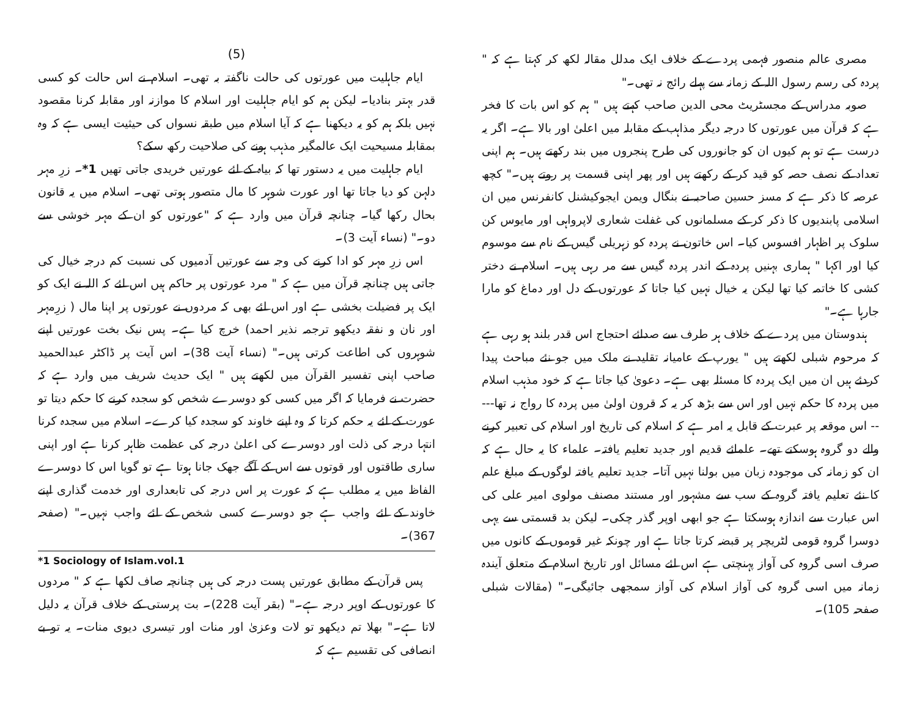مصری عالم منصور فہمی پردے کے خلاف ایک مدلل مقالہ لکھ کر کہتا ہے کہ " پردہ کی رسم رسول اللہ کے زمانہ سے پہلے رائج نہ تھی۔"
صوبہ مدراس کے مجسٹریٹ محی الدین صاحب کہتے ہیں " ہم کو اس بات کا فخر ہے کہ قرآن میں عورتوں کا درجہ دیگر مذاہب کے مقابلہ میں اعلیٰ اور بالا ہے۔ اگر یہ درست ہے تو ہم کیوں ان کو جانوروں کی طرح پنجروں میں بند رکھتے ہیں۔ ہم اپنی تعداد کے نصف حصہ کو قید کر کے رکھتے ہیں اور پھر اپنی قسمت پر روتے ہیں۔" کچھ عرصہ کا ذکر ہے کہ مسز حسین صاحبہ نے بنگال ویمن ایجوکیشنل کانفرنس میں ان اسلامی پابندیوں کا ذکر کر کے مسلمانوں کی غفلت شعاری لاپرواہی اور مایوس کن سلوک پر اظہار افسوس کیا۔ اس خاتون نے پردہ کو زہریلی گیس کے نام سے موسوم کیا اور اکہا " ہماری بہنیں پردہ کے اندر پردہ گیس سے مر رہی ہیں۔ اسلام نے دختر کشی کا خاتمہ کیا تھا لیکن یہ خیال نہیں کیا جاتا کہ عورتوں کے دل اور دماغ کو مارا جارہا ہے۔"
ہندوستان میں پردے کے خلاف ہر طرف سے صدائے احتجاج اس قدر بلند ہو رہی ہے کہ مرحوم شبلی لکھتے ہیں " یورپ کے عامیانہ تقلید نے ملک میں جو نئے مباحث پیدا کردئے ہیں ان میں ایک پردہ کا مسئلہ بھی ہے۔ دعویٰ کیا جاتا ہے کہ خود مذہب اسلام میں پردہ کا حکم نہیں اور اس سے بڑھ کر یہ کہ قرون اولیٰ میں پردہ کا رواج نہ تھا----- اس موقعہ پر عبرت کے قابل یہ امر ہے کہ اسلام کی تاریخ اور اسلام کی تعبیر کرنے والے دو گروہ ہوسکتے تھے۔ علمائے قدیم اور جدید تعلیم یافتہ۔ علماء کا یہ حال ہے کہ ان کو زمانہ کی موجودہ زبان میں بولنا نہیں آتا۔ جدید تعلیم یافتہ لوگوں کے مبلغ علم کا نئے تعلیم یافتہ گروہ کے سب سے مشہور اور مستند مصنف مولوی امیر علی کی اس عبارت سے اندازہ ہوسکتا ہے جو ابھی اوپر گذر چکی۔ لیکن بد قسمتی سے یہی دوسرا گروہ قومی لٹریچر پر قبضہ کرتا جاتا ہے اور چونکہ غیر قوموں کے کانوں میں صرف اسی گروہ کی آواز پہنچتی ہے اس لئے مسائل اور تاریخ اسلام کے متعلق آیندہ زمانہ میں اسی گروہ کی آواز اسلام کی آواز سمجھی جائیگی۔" (مقالات شبلی صفحہ 105)۔
(5)
ایام جاہلیت میں عورتوں کی حالت ناگفتہ بہ تھی۔ اسلام نے اس حالت کو کسی قدر بہتر بنادیا۔ لیکن ہم کو ایام جاہلیت اور اسلام کا موازنہ اور مقابلہ کرنا مقصود نہیں بلکہ ہم کو یہ دیکھنا ہے کہ آیا اسلام میں طبقہ نسواں کی حیثیت ایسی ہے کہ وہ بمقابلہ مسیحیت ایک عالمگیر مذہب ہونے کی صلاحیت رکھ سکے؟
ایام جاہلیت میں یہ دستور تھا کہ بیاہ کے لئے عورتیں خریدی جاتی تھیں 1*۔ زرِ مہر دلہن کو دیا جاتا تھا اور عورت شوہر کا مال متصور ہوتی تھی۔ اسلام میں یہ قانون بحال رکھا گیا۔ چنانچہ قرآن میں وارد ہے کہ "عورتوں کو ان کے مہر خوشی سے دو۔" (نساء آیت 3)۔
اس زرِ مہر کو ادا کرنے کی وجہ سے عورتیں آدمیوں کی نسبت کم درجہ خیال کی جاتی ہیں چنانچہ قرآن میں ہے کہ " مرد عورتوں پر حاکم ہیں اس لئے کہ اللہ نے ایک کو ایک پر فضیلت بخشی ہے اور اس لئے بھی کہ مردوں نے عورتوں پر اپنا مال ( زرِمہر اور نان و نفقہ دیکھو ترجمہ نذیر احمد) خرچ کیا ہے۔ پس نیک بخت عورتیں اپنے شوہروں کی اطاعت کرتی ہیں۔" (نساء آیت 38)۔ اس آیت پر ڈاکٹر عبدالحمید صاحب اپنی تفسیر القرآن میں لکھتے ہیں " ایک حدیث شریف میں وارد ہے کہ حضرت نے فرمایا کہ اگر میں کسی کو دوسرے شخص کو سجدہ کرنے کا حکم دیتا تو عورت کے لئے یہ حکم کرتا کہ وہ اپنے خاوند کو سجدہ کیا کرے۔ اسلام میں سجدہ کرنا انتہا درجہ کی ذلت اور دوسرے کی اعلیٰ درجہ کی عظمت ظاہر کرنا ہے اور اپنی ساری طاقتوں اور قوتوں سے اس کے آگے جھک جانا ہوتا ہے تو گویا اس کا دوسرے الفاظ میں یہ مطلب ہے کہ عورت پر اس درجہ کی تابعداری اور خدمت گذاری اپنے خاوند کے لئے واجب ہے جو دوسرے کسی شخص کے لئے واجب نہیں۔" (صفحہ 367)۔
*1 Sociology of Islam.vol.1
پس قرآن کے مطابق عورتیں پست درجہ کی ہیں چنانچہ صاف لکھا ہے کہ " مردوں کا عورتوں کے اوپر درجہ ہے۔" (بقر آیت 228)۔ بت پرستی کے خلاف قرآن یہ دلیل لاتا ہے۔" بھلا تم دیکھو تو لات وعزیٰ اور منات اور تیسری دیوی منات۔ یہ تو بے انصافی کی تقسیم ہے کہ